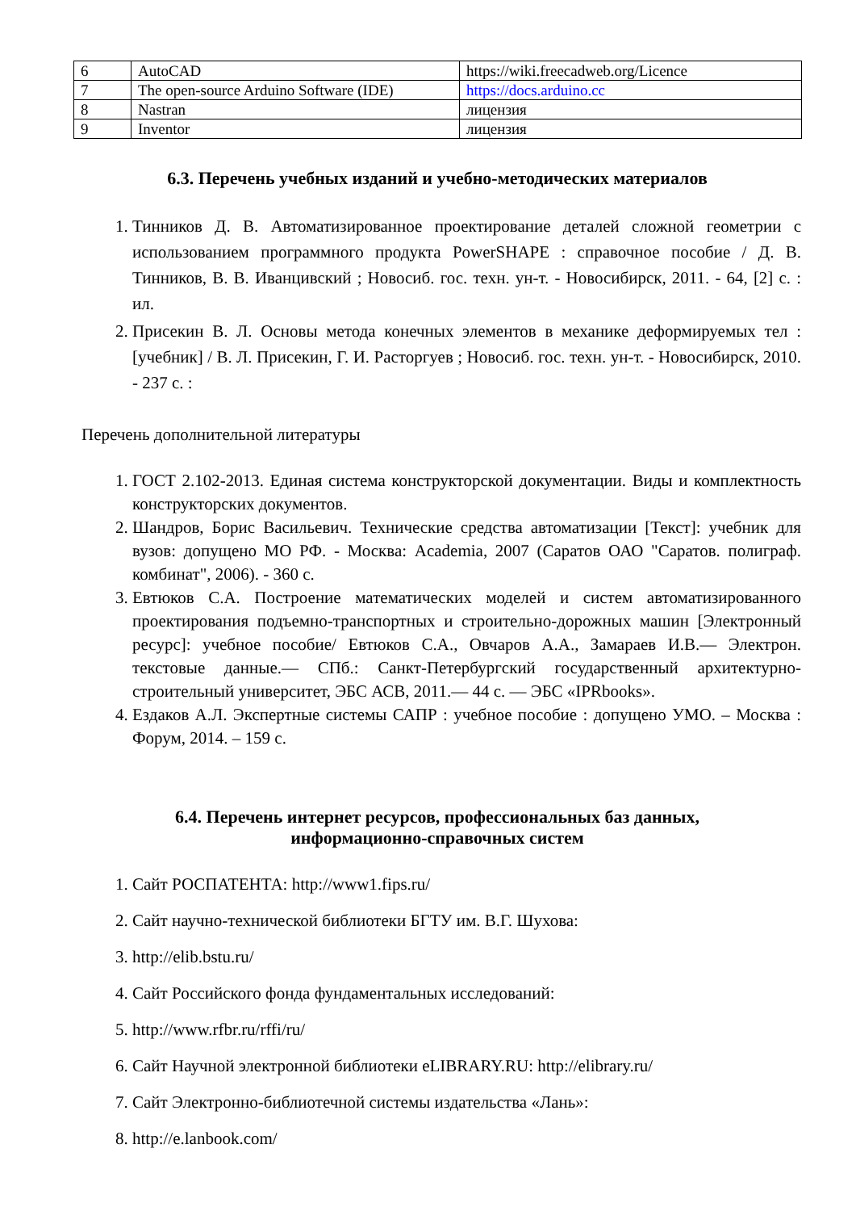| 6 | AutoCAD | https://wiki.freecadweb.org/Licence |
| 7 | The open-source Arduino Software (IDE) | https://docs.arduino.cc |
| 8 | Nastran | лицензия |
| 9 | Inventor | лицензия |
6.3. Перечень учебных изданий и учебно-методических материалов
1. Тинников Д. В. Автоматизированное проектирование деталей сложной геометрии с использованием программного продукта PowerSHAPE : справочное пособие / Д. В. Тинников, В. В. Иванцивский ; Новосиб. гос. техн. ун-т. - Новосибирск, 2011. - 64, [2] с. : ил.
2. Присекин В. Л. Основы метода конечных элементов в механике деформируемых тел : [учебник] / В. Л. Присекин, Г. И. Расторгуев ; Новосиб. гос. техн. ун-т. - Новосибирск, 2010. - 237 с. :
Перечень дополнительной литературы
1. ГОСТ 2.102-2013. Единая система конструкторской документации. Виды и комплектность конструкторских документов.
2. Шандров, Борис Васильевич. Технические средства автоматизации [Текст]: учебник для вузов: допущено МО РФ. - Москва: Academia, 2007 (Саратов ОАО "Саратов. полиграф. комбинат", 2006). - 360 с.
3. Евтюков С.А. Построение математических моделей и систем автоматизированного проектирования подъемно-транспортных и строительно-дорожных машин [Электронный ресурс]: учебное пособие/ Евтюков С.А., Овчаров А.А., Замараев И.В.— Электрон. текстовые данные.— СПб.: Санкт-Петербургский государственный архитектурно-строительный университет, ЭБС АСВ, 2011.— 44 с. — ЭБС «IPRbooks».
4. Ездаков А.Л. Экспертные системы САПР : учебное пособие : допущено УМО. – Москва : Форум, 2014. – 159 с.
6.4. Перечень интернет ресурсов, профессиональных баз данных,
информационно-справочных систем
1. Сайт РОСПАТЕНТА: http://www1.fips.ru/
2. Сайт научно-технической библиотеки БГТУ им. В.Г. Шухова:
3. http://elib.bstu.ru/
4. Сайт Российского фонда фундаментальных исследований:
5. http://www.rfbr.ru/rffi/ru/
6. Сайт Научной электронной библиотеки eLIBRARY.RU: http://elibrary.ru/
7. Сайт Электронно-библиотечной системы издательства «Лань»:
8. http://e.lanbook.com/